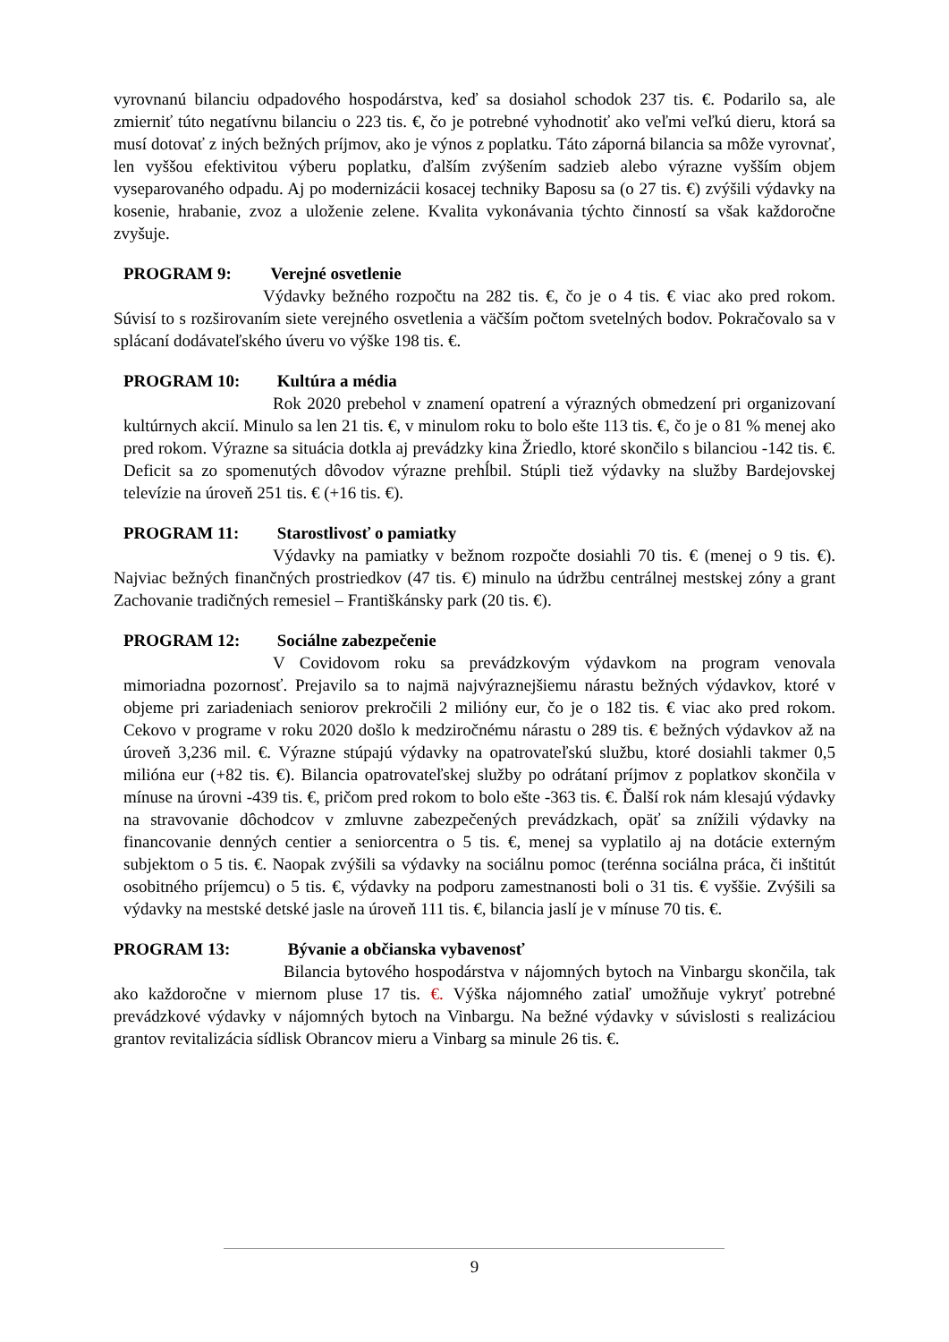vyrovnanú bilanciu odpadového hospodárstva, keď sa dosiahol schodok 237 tis. €. Podarilo sa, ale zmierniť túto negatívnu bilanciu o 223 tis. €, čo je potrebné vyhodnotiť ako veľmi veľkú dieru, ktorá sa musí dotovať z iných bežných príjmov, ako je výnos z poplatku. Táto záporná bilancia sa môže vyrovnať, len vyššou efektivitou výberu poplatku, ďalším zvýšením sadzieb alebo výrazne vyšším objem vyseparovaného odpadu. Aj po modernizácii kosacej techniky Baposu sa (o 27 tis. €) zvýšili výdavky na kosenie, hrabanie, zvoz a uloženie zelene. Kvalita vykonávania týchto činností sa však každoročne zvyšuje.
PROGRAM 9: Verejné osvetlenie
Výdavky bežného rozpočtu na 282 tis. €, čo je o 4 tis. € viac ako pred rokom. Súvisí to s rozširovaním siete verejného osvetlenia a väčším počtom svetelných bodov. Pokračovalo sa v splácaní dodávateľského úveru vo výške 198 tis. €.
PROGRAM 10: Kultúra a média
Rok 2020 prebehol v znamení opatrení a výrazných obmedzení pri organizovaní kultúrnych akcií. Minulo sa len 21 tis. €, v minulom roku to bolo ešte 113 tis. €, čo je o 81 % menej ako pred rokom. Výrazne sa situácia dotkla aj prevádzky kina Žriedlo, ktoré skončilo s bilanciou -142 tis. €. Deficit sa zo spomenutých dôvodov výrazne prehĺbil. Stúpli tiež výdavky na služby Bardejovskej televízie na úroveň 251 tis. € (+16 tis. €).
PROGRAM 11: Starostlivosť o pamiatky
Výdavky na pamiatky v bežnom rozpočte dosiahli 70 tis. € (menej o 9 tis. €). Najviac bežných finančných prostriedkov (47 tis. €) minulo na údržbu centrálnej mestskej zóny a grant Zachovanie tradičných remesiel – Františkánsky park (20 tis. €).
PROGRAM 12: Sociálne zabezpečenie
V Covidovom roku sa prevádzkovým výdavkom na program venovala mimoriadna pozornosť. Prejavilo sa to najmä najvýraznejšiemu nárastu bežných výdavkov, ktoré v objeme pri zariadeniach seniorov prekročili 2 milióny eur, čo je o 182 tis. € viac ako pred rokom. Cekovo v programe v roku 2020 došlo k medziročnému nárastu o 289 tis. € bežných výdavkov až na úroveň 3,236 mil. €. Výrazne stúpajú výdavky na opatrovateľskú službu, ktoré dosiahli takmer 0,5 milióna eur (+82 tis. €). Bilancia opatrovateľskej služby po odrátaní príjmov z poplatkov skončila v mínuse na úrovni -439 tis. €, pričom pred rokom to bolo ešte -363 tis. €. Ďalší rok nám klesajú výdavky na stravovanie dôchodcov v zmluvne zabezpečených prevádzkach, opäť sa znížili výdavky na financovanie denných centier a seniorcentra o 5 tis. €, menej sa vyplatilo aj na dotácie externým subjektom o 5 tis. €. Naopak zvýšili sa výdavky na sociálnu pomoc (terénna sociálna práca, či inštitút osobitného príjemcu) o 5 tis. €, výdavky na podporu zamestnanosti boli o 31 tis. € vyššie. Zvýšili sa výdavky na mestské detské jasle na úroveň 111 tis. €, bilancia jaslí je v mínuse 70 tis. €.
PROGRAM 13: Bývanie a občianska vybavenosť
Bilancia bytového hospodárstva v nájomných bytoch na Vinbargu skončila, tak ako každoročne v miernom pluse 17 tis. €. Výška nájomného zatiaľ umožňuje vykryť potrebné prevádzkové výdavky v nájomných bytoch na Vinbargu. Na bežné výdavky v súvislosti s realizáciou grantov revitalizácia sídlisk Obrancov mieru a Vinbarg sa minule 26 tis. €.
9